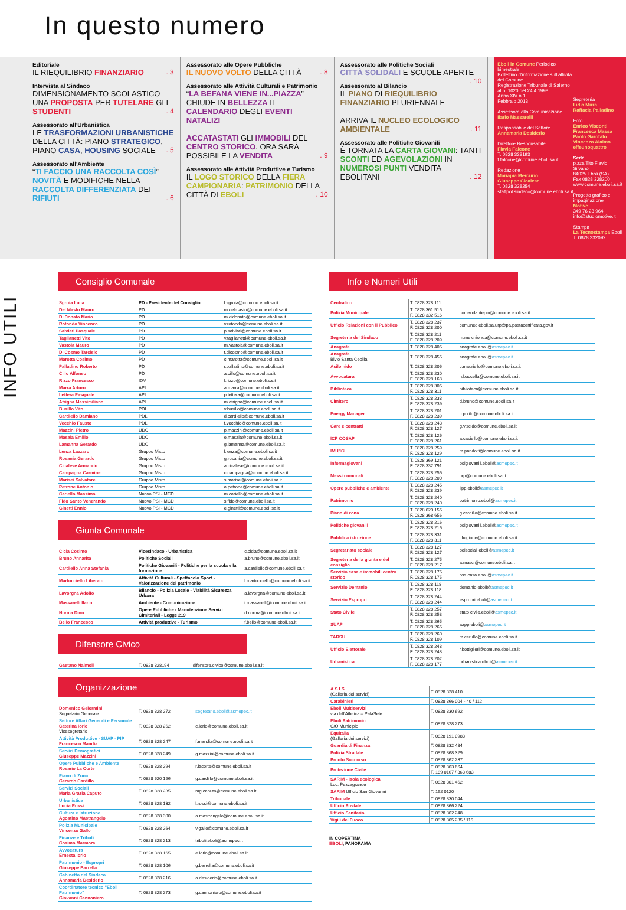In questo numero
Editoriale
IL RIEQUILIBRIO FINANZIARIO . 3
Intervista al Sindaco
DIMENSIONAMENTO SCOLASTICO UNA PROPOSTA PER TUTELARE GLI STUDENTI . 4
Assessorato all'Urbanistica
LE TRASFORMAZIONI URBANISTICHE DELLA CITTÀ: PIANO STRATEGICO, PIANO CASA, HOUSING SOCIALE . 5
Assessorato all'Ambiente
“TI FACCIO UNA RACCOLTA COSÌ” NOVITÀ E MODIFICHE NELLA RACCOLTA DIFFERENZIATA DEI RIFIUTI . 6
Assessorato alle Opere Pubbliche
IL NUOVO VOLTO DELLA CITTÀ . 8
Assessorato alle Attività Culturali e Patrimonio
“LA BEFANA VIENE IN...PIAZZA” CHIUDE IN BELLEZZA IL CALENDARIO DEGLI EVENTI NATALIZI
ACCATASTATI GLI IMMOBILI DEL CENTRO STORICO. ORA SARÀ POSSIBILE LA VENDITA . 9
Assessorato alle Attività Produttive e Turismo
IL LOGO STORICO DELLA FIERA CAMPIONARIA: PATRIMONIO DELLA CITTÀ DI EBOLI . 10
Assessorato alle Politiche Sociali
CITTÀ SOLIDALI E SCUOLE APERTE . 10
Assessorato al Bilancio
IL PIANO DI RIEQUILIBRIO FINANZIARIO PLURIENNALE
ARRIVA IL NUCLEO ECOLOGICO AMBIENTALE . 11
Assessorato alle Politiche Giovanili
È TORNATA LA CARTA GIOVANI: TANTI SCONTI ED AGEVOLAZIONI IN NUMEROSI PUNTI VENDITA EBOLITANI . 12
Eboli in Comune Periodico bimestrale
Bollettino d'informazione sull'attività del Comune
Registrazione Tribunale di Salerno al n. 1020 del 24.4.1998
Anno XIV n.1
Febbraio 2013
Assessore alla Comunicazione
Ilario Massarelli
Responsabile del Settore
Annamaria Desiderio
Direttore Responsabile
Flavia Falcone
T. 0828 328193
f.falcone@comune.eboli.sa.it
Redazione
Mariapia Mercurio
Giuseppe Cicalese
T. 0828 328254
staffpol.sindaco@comune.eboli.sa.it
Segreteria
Lidia Mirra
Raffaela Palladino
Foto
Enrico Visconti
Francesca Massa
Paolo Garofalo
Vincenzo Alaimo
effeunoquattro
Sede
p.zza Tito Flavio Silvano
84025 Eboli (SA)
Fax 0828 328200
www.comune.eboli.sa.it
Progetto grafico e impaginazione
Motive
349 76 23 964
info@studiomotive.it
Stampa
La Tecnostampa Eboli
T. 0828 332092
INFO UTILI
Consiglio Comunale
| Sgroia Luca | PD - Presidente del Consiglio | l.sgroia@comune.eboli.sa.it |
| Del Masto Mauro | PD | m.delmasto@comune.eboli.sa.it |
| Di Donato Mario | PD | m.didonato@comune.eboli.sa.it |
| Rotondo Vincenzo | PD | v.rotondo@comune.eboli.sa.it |
| Salviati Pasquale | PD | p.salviati@comune.eboli.sa.it |
| Taglianetti Vito | PD | v.taglianetti@comune.eboli.sa.it |
| Vastola Mauro | PD | m.vastola@comune.eboli.sa.it |
| Di Cosmo Tarcisio | PD | t.dicosmo@comune.eboli.sa.it |
| Marotta Cosimo | PD | c.marotta@comune.eboli.sa.it |
| Palladino Roberto | PD | r.palladino@comune.eboli.sa.it |
| Cillo Alfonso | PD | a.cillo@comune.eboli.sa.it |
| Rizzo Francesco | IDV | f.rizzo@comune.eboli.sa.it |
| Marra Arturo | API | a.marra@comune.eboli.sa.it |
| Lettera Pasquale | API | p.lettera@comune.eboli.sa.it |
| Atrigna Massimiliano | API | m.atrigna@comune.eboli.sa.it |
| Busillo Vito | PDL | v.busillo@comune.eboli.sa.it |
| Cardiello Damiano | PDL | d.cardiello@comune.eboli.sa.it |
| Vecchio Fausto | PDL | f.vecchio@comune.eboli.sa.it |
| Mazzini Pietro | UDC | p.mazzini@comune.eboli.sa.it |
| Masala Emilio | UDC | e.masala@comune.eboli.sa.it |
| Lamanna Gerardo | UDC | g.lamanna@comune.eboli.sa.it |
| Lenza Lazzaro | Gruppo Misto | l.lenza@comune.eboli.sa.it |
| Rosania Gerardo | Gruppo Misto | g.rosania@comune.eboli.sa.it |
| Cicalese Armando | Gruppo Misto | a.cicalese@comune.eboli.sa.it |
| Campagna Carmine | Gruppo Misto | c.campagna@comune.eboli.sa.it |
| Marisei Salvatore | Gruppo Misto | s.marisei@comune.eboli.sa.it |
| Petrone Antonio | Gruppo Misto | a.petrone@comune.eboli.sa.it |
| Cariello Massimo | Nuovo PSI - MCD | m.cariello@comune.eboli.sa.it |
| Fido Santo Venerando | Nuovo PSI - MCD | s.fido@comune.eboli.sa.it |
| Ginetti Ennio | Nuovo PSI - MCD | e.ginetti@comune.eboli.sa.it |
Giunta Comunale
| Cicia Cosimo | Vicesindaco - Urbanistica | c.cicia@comune.eboli.sa.it |
| Bruno Annarita | Politiche Sociali | a.bruno@comune.eboli.sa.it |
| Cardiello Anna Stefania | Politiche Giovanili - Politiche per la scuola e la formazione | a.cardiello@comune.eboli.sa.it |
| Martucciello Liberato | Attività Culturali - Spettacolo Sport - Valorizzazione del patrimonio | l.martucciello@comune.eboli.sa.it |
| Lavorgna Adolfo | Bilancio - Polizia Locale - Viabilità Sicurezza Urbana | a.lavorgna@comune.eboli.sa.it |
| Massarelli Ilario | Ambiente - Comunicazione | i.massarelli@comune.eboli.sa.it |
| Norma Dino | Opere Pubbliche - Manutenzione Servizi Cimiteriali - Legge 219 | d.norma@comune.eboli.sa.it |
| Bello Francesco | Attività produttive - Turismo | f.bello@comune.eboli.sa.it |
Difensore Civico
| Gaetano Naimoli | T. 0828 328194 | difensore.civico@comune.eboli.sa.it |
Organizzazione
| Domenico Gelormini Segretario Generale | T. 0828 328 272 | segretario.eboli@asmepec.it |
| Settore Affari Generali e Personale Caterina Iorio Vicesegretario | T. 0828 328 262 | c.iorio@comune.eboli.sa.it |
| Attività Produttive - SUAP - PIP Francesco Mandia | T. 0828 328 247 | f.mandia@comune.eboli.sa.it |
| Servizi Demografici Giuseppe Mazzini | T. 0828 328 249 | g.mazzini@comune.eboli.sa.it |
| Opere Pubbliche e Ambiente Rosario La Corte | T. 0828 328 294 | r.lacorte@comune.eboli.sa.it |
| Piano di Zona Gerardo Cardillo | T. 0828 620 156 | g.cardillo@comune.eboli.sa.it |
| Servizi Sociali Maria Grazia Caputo | T. 0828 328 235 | mg.caputo@comune.eboli.sa.it |
| Urbanistica Lucia Rossi | T. 0828 328 132 | l.rossi@comune.eboli.sa.it |
| Cultura e Istruzione Agostino Mastrangelo | T. 0828 328 300 | a.mastrangelo@comune.eboli.sa.it |
| Polizia Municipale Vincenzo Gallo | T. 0828 328 264 | v.gallo@comune.eboli.sa.it |
| Finanze e Tributi Cosimo Marmora | T. 0828 328 213 | tributi.eboli@asmepec.it |
| Avvocatura Ernesta Iorio | T. 0828 328 165 | e.iorio@comune.eboli.sa.it |
| Patrimonio - Espropri Giuseppe Barrella | T. 0828 328 106 | g.barrella@comune.eboli.sa.it |
| Gabinetto del Sindaco Annamaria Desiderio | T. 0828 328 216 | a.desiderio@comune.eboli.sa.it |
| Coordinatore tecnico "Eboli Patrimonio" Giovanni Cannoniero | T. 0828 328 273 | g.cannoniero@comune.eboli.sa.it |
Info e Numeri Utili
| Centralino | T. 0828 328 111 | |
| Polizia Municipale | T. 0828 361 515 F. 0828 332 516 | comandantepm@comune.eboli.sa.it |
| Ufficio Relazioni con il Pubblico | T. 0828 328 237 F. 0828 328 200 | comunedieboli.sa.urp@pa.postacertificata.gov.it |
| Segreteria del Sindaco | T. 0828 328 211 F. 0828 328 209 | m.melchionda@comune.eboli.sa.it |
| Anagrafe | T. 0828 328 405 | anagrafe.eboli@ asmepec.it |
| Anagrafe Bivio Santa Cecilia | T. 0828 328 455 | anagrafe.eboli@ asmepec.it |
| Asilo nido | T. 0828 328 206 | c.mauriello@comune.eboli.sa.it |
| Avvocatura | T. 0828 328 230 F. 0828 328 168 | n.buccella@comune.eboli.sa.it |
| Biblioteca | T. 0828 328 305 F. 0828 328 311 | biblioteca@comune.eboli.sa.it |
| Cimitero | T. 0828 328 233 F. 0828 328 239 | d.bruno@comune.eboli.sa.it |
| Energy Manager | T. 0828 328 201 F. 0828 328 239 | c.polito@comune.eboli.sa.it |
| Gare e contratti | T. 0828 328 243 F. 0828 328 127 | g.viscido@comune.eboli.sa.it |
| ICP COSAP | T. 0828 328 126 F. 0828 328 261 | a.casiello@comune.eboli.sa.it |
| IMU/ICI | T. 0828 328 259 F. 0828 328 129 | m.pandolfi@comune.eboli.sa.it |
| Informagiovani | T. 0828 369 121 F. 0828 332 791 | polgiovanili.eboli@ asmepec.it |
| Messi comunali | T. 0828 328 256 F. 0828 328 200 | urp@comune.eboli.sa.it |
| Opere pubbliche e ambiente | T. 0828 328 245 F. 0828 328 239 | llpp.eboli@ asmepec.it |
| Patrimonio | T. 0828 328 240 F. 0828 328 240 | patrimonio.eboli@ asmepec.it |
| Piano di zona | T. 0828 620 156 F. 0828 368 656 | g.cardillo@comune.eboli.sa.it |
| Politiche giovanili | T. 0828 328 216 F. 0828 328 216 | polgiovanili.eboli@ asmepec.it |
| Pubblica istruzione | T. 0828 328 331 F. 0828 328 311 | l.fulgione@comune.eboli.sa.it |
| Segretariato sociale | T. 0828 328 127 F. 0828 328 127 | polsociali.eboli@ asmepec.it |
| Segreteria della giunta e del consiglio | T. 0828 328 275 F. 0828 328 217 | a.masci@comune.eboli.sa.it |
| Servizio casa e immobili centro storico | T. 0828 328 175 F. 0828 328 175 | oss.casa.eboli@ asmepec.it |
| Servizio Demanio | T. 0828 328 118 F. 0828 328 118 | demanio.eboli@ asmepec.it |
| Servizio Espropri | T. 0828 328 244 F. 0828 328 244 | espropri.eboli@ asmepec.it |
| Stato Civile | T. 0828 328 257 F. 0828 328 253 | stato civile.eboli@ asmepec.it |
| SUAP | T. 0828 328 265 F. 0828 328 265 | aapp.eboli@ asmepec.it |
| TARSU | T. 0828 328 260 F. 0828 328 109 | m.cerullo@comune.eboli.sa.it |
| Ufficio Elettorale | T. 0828 328 248 F. 0828 328 248 | r.bottiglieri@comune.eboli.sa.it |
| Urbanistica | T. 0828 328 202 F. 0828 328 177 | urbanistica.eboli@ asmepec.it |
| A.S.I.S. (Galleria dei servizi) | T. 0828 328 410 |
| Carabinieri | T. 0828 366 004 - 40 / 112 |
| Eboli Multiservizi via dell'Atletica – PalaSele | T. 0828 330 692 |
| Eboli Patrimonio C/O Municipio | T. 0828 328 273 |
| Equitalia (Galleria dei servizi) | T. 0828 191 0983 |
| Guardia di Finanza | T. 0828 332 484 |
| Polizia Stradale | T. 0828 368 329 |
| Pronto Soccorso | T. 0828 362 237 |
| Protezione Civile | T. 0828 363 664 F. 189 0167 / 363 683 |
| SARIM - Isola ecologica Loc. Pezzagrande | T. 0828 301 462 |
| SARIM Ufficio San Giovanni | T. 192 0120 |
| Tribunale | T. 0828 330 044 |
| Ufficio Postale | T. 0828 366 224 |
| Ufficio Sanitario | T. 0828 362 248 |
| Vigili del Fuoco | T. 0828 365 235 / 115 |
IN COPERTINA
EBOLI, PANORAMA